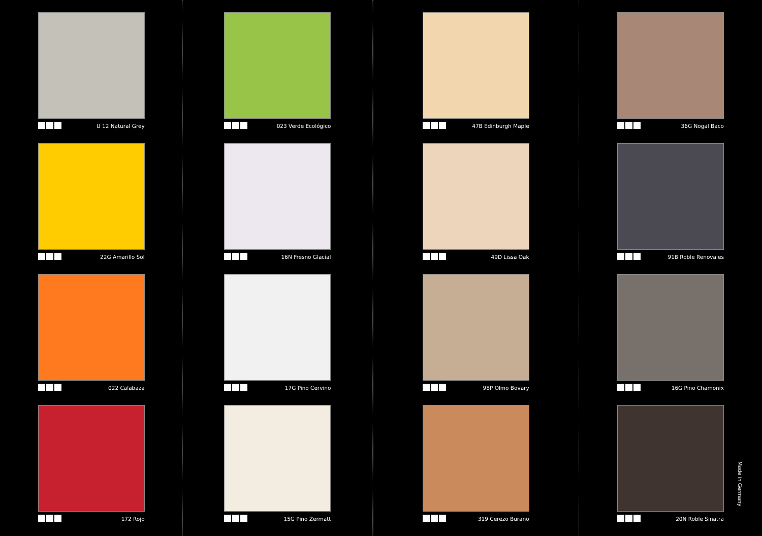U 12 Natural Grey
22G Amarillo Sol
022 Calabaza
172 Rojo
023 Verde Ecológico
16N Fresno Glacial
17G Pino Cervino
15G Pino Zermatt
47B Edinburgh Maple
49D Lissa Oak
98P Olmo Bovary
319 Cerezo Burano
36G Nogal Baco
91B Roble Renovales
16G Pino Chamonix
20N Roble Sinatra
Made in Germany